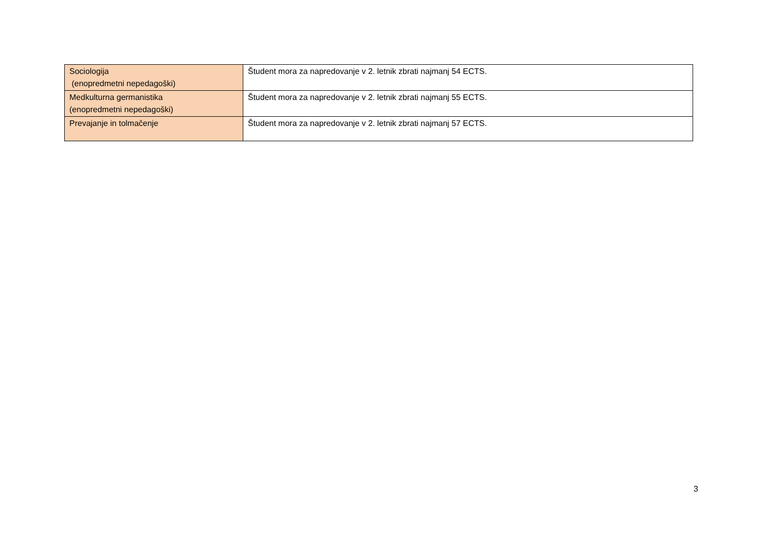| Sociologija (enopredmetni nepedagoški) | Študent mora za napredovanje v 2. letnik zbrati najmanj 54 ECTS. |
| Medkulturna germanistika (enopredmetni nepedagoški) | Študent mora za napredovanje v 2. letnik zbrati najmanj 55 ECTS. |
| Prevajanje in tolmačenje | Študent mora za napredovanje v 2. letnik zbrati najmanj 57 ECTS. |
3